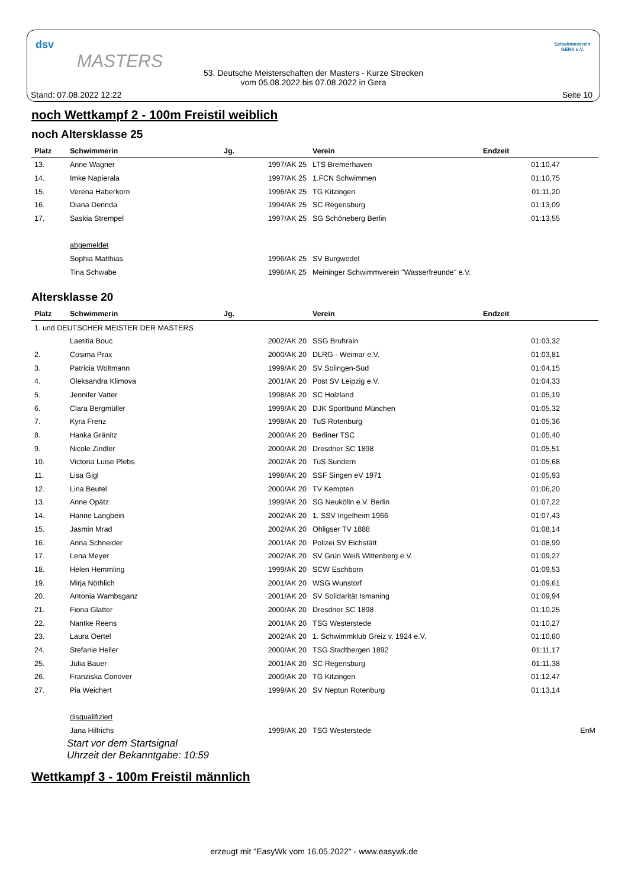dsv
MASTERS
Schwimmverein
GERA e.V.
53. Deutsche Meisterschaften der Masters - Kurze Strecken
vom 05.08.2022 bis 07.08.2022 in Gera
Stand: 07.08.2022 12:22 Seite 10
noch Wettkampf 2 - 100m Freistil weiblich
noch Altersklasse 25
| Platz | Schwimmerin | Jg. | | Verein | Endzeit | |
| --- | --- | --- | --- | --- | --- | --- |
| 13. | Anne Wagner | | 1997/AK 25 | LTS Bremerhaven | 01:10,47 | |
| 14. | Imke Napierala | | 1997/AK 25 | 1.FCN Schwimmen | 01:10,75 | |
| 15. | Verena Haberkorn | | 1996/AK 25 | TG Kitzingen | 01:11,20 | |
| 16. | Diana Dennda | | 1994/AK 25 | SC Regensburg | 01:13,09 | |
| 17. | Saskia Strempel | | 1997/AK 25 | SG Schöneberg Berlin | 01:13,55 | |
| | abgemeldet | | | | | |
| | Sophia Matthias | | 1996/AK 25 | SV Burgwedel | | |
| | Tina Schwabe | | 1996/AK 25 | Meininger Schwimmverein "Wasserfreunde" e.V. | | |
Altersklasse 20
| Platz | Schwimmerin | Jg. | | Verein | Endzeit | |
| --- | --- | --- | --- | --- | --- | --- |
| 1. und DEUTSCHER MEISTER DER MASTERS | | | | | | |
| | Laetitia Bouc | | 2002/AK 20 | SSG Bruhrain | 01:03,32 | |
| 2. | Cosima Prax | | 2000/AK 20 | DLRG - Weimar e.V. | 01:03,81 | |
| 3. | Patricia Woltmann | | 1999/AK 20 | SV Solingen-Süd | 01:04,15 | |
| 4. | Oleksandra Klimova | | 2001/AK 20 | Post SV Leipzig e.V. | 01:04,33 | |
| 5. | Jennifer Vatter | | 1998/AK 20 | SC Holzland | 01:05,19 | |
| 6. | Clara Bergmüller | | 1999/AK 20 | DJK Sportbund München | 01:05,32 | |
| 7. | Kyra Frenz | | 1998/AK 20 | TuS Rotenburg | 01:05,36 | |
| 8. | Hanka Gränitz | | 2000/AK 20 | Berliner TSC | 01:05,40 | |
| 9. | Nicole Zindler | | 2000/AK 20 | Dresdner SC 1898 | 01:05,51 | |
| 10. | Victoria Luise Plebs | | 2002/AK 20 | TuS Sundern | 01:05,68 | |
| 11. | Lisa Gigl | | 1998/AK 20 | SSF Singen eV 1971 | 01:05,93 | |
| 12. | Lina Beutel | | 2000/AK 20 | TV Kempten | 01:06,20 | |
| 13. | Anne Opätz | | 1999/AK 20 | SG Neukölln e.V. Berlin | 01:07,22 | |
| 14. | Hanne Langbein | | 2002/AK 20 | 1. SSV Ingelheim 1966 | 01:07,43 | |
| 15. | Jasmin Mrad | | 2002/AK 20 | Ohligser TV 1888 | 01:08,14 | |
| 16. | Anna Schneider | | 2001/AK 20 | Polizei SV Eichstätt | 01:08,99 | |
| 17. | Lena Meyer | | 2002/AK 20 | SV Grün Weiß Wittenberg e.V. | 01:09,27 | |
| 18. | Helen Hemmling | | 1999/AK 20 | SCW Eschborn | 01:09,53 | |
| 19. | Mirja Nöthlich | | 2001/AK 20 | WSG Wunstorf | 01:09,61 | |
| 20. | Antonia Wambsganz | | 2001/AK 20 | SV Solidarität Ismaning | 01:09,94 | |
| 21. | Fiona Glatter | | 2000/AK 20 | Dresdner SC 1898 | 01:10,25 | |
| 22. | Nantke Reens | | 2001/AK 20 | TSG Westerstede | 01:10,27 | |
| 23. | Laura Oertel | | 2002/AK 20 | 1. Schwimmklub Greiz v. 1924 e.V. | 01:10,80 | |
| 24. | Stefanie Heller | | 2000/AK 20 | TSG Stadtbergen 1892 | 01:11,17 | |
| 25. | Julia Bauer | | 2001/AK 20 | SC Regensburg | 01:11,38 | |
| 26. | Franziska Conover | | 2000/AK 20 | TG Kitzingen | 01:12,47 | |
| 27. | Pia Weichert | | 1999/AK 20 | SV Neptun Rotenburg | 01:13,14 | |
| | disqualifiziert | | | | | |
| | Jana Hillrichs | | 1999/AK 20 | TSG Westerstede | | EnM |
Start vor dem Startsignal
Uhrzeit der Bekanntgabe: 10:59
Wettkampf 3 - 100m Freistil männlich
erzeugt mit "EasyWk vom 16.05.2022" - www.easywk.de